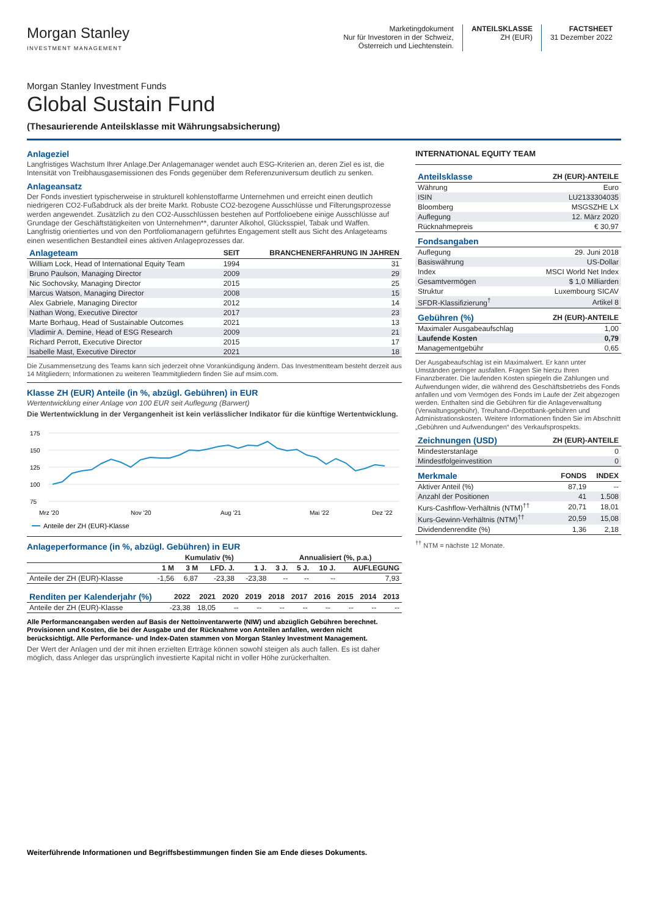Morgan Stanley
INVESTMENT MANAGEMENT
Marketingdokument
Nur für Investoren in der Schweiz,
Österreich und Liechtenstein.
ANTEILSKLASSE
ZH (EUR)
FACTSHEET
31 Dezember 2022
Morgan Stanley Investment Funds
Global Sustain Fund
(Thesaurierende Anteilsklasse mit Währungsabsicherung)
Anlageziel
Langfristiges Wachstum Ihrer Anlage.Der Anlagemanager wendet auch ESG-Kriterien an, deren Ziel es ist, die Intensität von Treibhausgasemissionen des Fonds gegenüber dem Referenzuniversum deutlich zu senken.
Anlageansatz
Der Fonds investiert typischerweise in strukturell kohlenstoffarme Unternehmen und erreicht einen deutlich niedrigeren CO2-Fußabdruck als der breite Markt. Robuste CO2-bezogene Ausschlüsse und Filterungsprozesse werden angewendet. Zusätzlich zu den CO2-Ausschlüssen bestehen auf Portfolioebene einige Ausschlüsse auf Grundage der Geschäftstätigkeiten von Unternehmen**, darunter Alkohol, Glücksspiel, Tabak und Waffen. Langfristig orientiertes und von den Portfoliomanagern geführtes Engagement stellt aus Sicht des Anlageteams einen wesentlichen Bestandteil eines aktiven Anlageprozesses dar.
| Anlageteam | SEIT | BRANCHENERFAHRUNG IN JAHREN |
| --- | --- | --- |
| William Lock, Head of International Equity Team | 1994 | 31 |
| Bruno Paulson, Managing Director | 2009 | 29 |
| Nic Sochovsky, Managing Director | 2015 | 25 |
| Marcus Watson, Managing Director | 2008 | 15 |
| Alex Gabriele, Managing Director | 2012 | 14 |
| Nathan Wong, Executive Director | 2017 | 23 |
| Marte Borhaug, Head of Sustainable Outcomes | 2021 | 13 |
| Vladimir A. Demine, Head of ESG Research | 2009 | 21 |
| Richard Perrott, Executive Director | 2015 | 17 |
| Isabelle Mast, Executive Director | 2021 | 18 |
Die Zusammensetzung des Teams kann sich jederzeit ohne Vorankündigung ändern. Das Investmentteam besteht derzeit aus 14 Mitgliedern; Informationen zu weiteren Teammitgliedern finden Sie auf msim.com.
Klasse ZH (EUR) Anteile (in %, abzügl. Gebühren) in EUR
Wertentwicklung einer Anlage von 100 EUR seit Auflegung (Barwert)
Die Wertentwicklung in der Vergangenheit ist kein verlässlicher Indikator für die künftige Wertentwicklung.
175
150
125
100
75
Mrz '20
Nov '20
Aug '21
Mai '22
Dez '22
Anteile der ZH (EUR)-Klasse
Anlageperformance (in %, abzügl. Gebühren) in EUR
| | Kumulativ (%) | | | | Annualisiert (%, p.a.) | | | |
| --- | --- | --- | --- | --- | --- | --- | --- | --- |
| | 1 M | 3 M | LFD. J. | 1 J. | 3 J. | 5 J. | 10 J. | AUFLEGUNG |
| Anteile der ZH (EUR)-Klasse | -1,56 | 6,87 | -23,38 | -23,38 | -- | -- | -- | 7,93 |
| Renditen per Kalenderjahr (%) | 2022 | 2021 | 2020 | 2019 | 2018 | 2017 | 2016 | 2015 | 2014 | 2013 |
| --- | --- | --- | --- | --- | --- | --- | --- | --- | --- | --- |
| Anteile der ZH (EUR)-Klasse | -23,38 | 18,05 | -- | -- | -- | -- | -- | -- | -- | -- |
Alle Performanceangaben werden auf Basis der Nettoinventarwerte (NIW) und abzüglich Gebühren berechnet. Provisionen und Kosten, die bei der Ausgabe und der Rücknahme von Anteilen anfallen, werden nicht berücksichtigt. Alle Performance- und Index-Daten stammen von Morgan Stanley Investment Management.
Der Wert der Anlagen und der mit ihnen erzielten Erträge können sowohl steigen als auch fallen. Es ist daher möglich, dass Anleger das ursprünglich investierte Kapital nicht in voller Höhe zurückerhalten.
INTERNATIONAL EQUITY TEAM
| Anteilsklasse | ZH (EUR)-ANTEILE |
| --- | --- |
| Währung | Euro |
| ISIN | LU2133304035 |
| Bloomberg | MSGSZHE LX |
| Auflegung | 12. März 2020 |
| Rücknahmepreis | € 30,97 |
| Fondsangaben | |
| --- | --- |
| Auflegung | 29. Juni 2018 |
| Basiswährung | US-Dollar |
| Index | MSCI World Net Index |
| Gesamtvermögen | $ 1,0 Milliarden |
| Struktur | Luxembourg SICAV |
| SFDR-Klassifizierung<sup>†</sup> | Artikel 8 |
| Gebühren (%) | ZH (EUR)-ANTEILE |
| --- | --- |
| Maximaler Ausgabeaufschlag | 1,00 |
| Laufende Kosten | 0,79 |
| Managementgebühr | 0,65 |
Der Ausgabeaufschlag ist ein Maximalwert. Er kann unter Umständen geringer ausfallen. Fragen Sie hierzu Ihren Finanzberater. Die laufenden Kosten spiegeln die Zahlungen und Aufwendungen wider, die während des Geschäftsbetriebs des Fonds anfallen und vom Vermögen des Fonds im Laufe der Zeit abgezogen werden. Enthalten sind die Gebühren für die Anlageverwaltung (Verwaltungsgebühr), Treuhand-/Depotbank-gebühren und Administrationskosten. Weitere Informationen finden Sie im Abschnitt „Gebühren und Aufwendungen“ des Verkaufsprospekts.
| Zeichnungen (USD) | ZH (EUR)-ANTEILE |
| --- | --- |
| Mindesterstanlage | 0 |
| Mindestfolgeinvestition | 0 |
| Merkmale | FONDS | INDEX |
| --- | --- | --- |
| Aktiver Anteil (%) | 87,19 | -- |
| Anzahl der Positionen | 41 | 1.508 |
| Kurs-Cashflow-Verhältnis (NTM)<sup>††</sup> | 20,71 | 18,01 |
| Kurs-Gewinn-Verhältnis (NTM)<sup>††</sup> | 20,59 | 15,08 |
| Dividendenrendite (%) | 1,36 | 2,18 |
<sup>††</sup> NTM = nächste 12 Monate.
Weiterführende Informationen und Begriffsbestimmungen finden Sie am Ende dieses Dokuments.